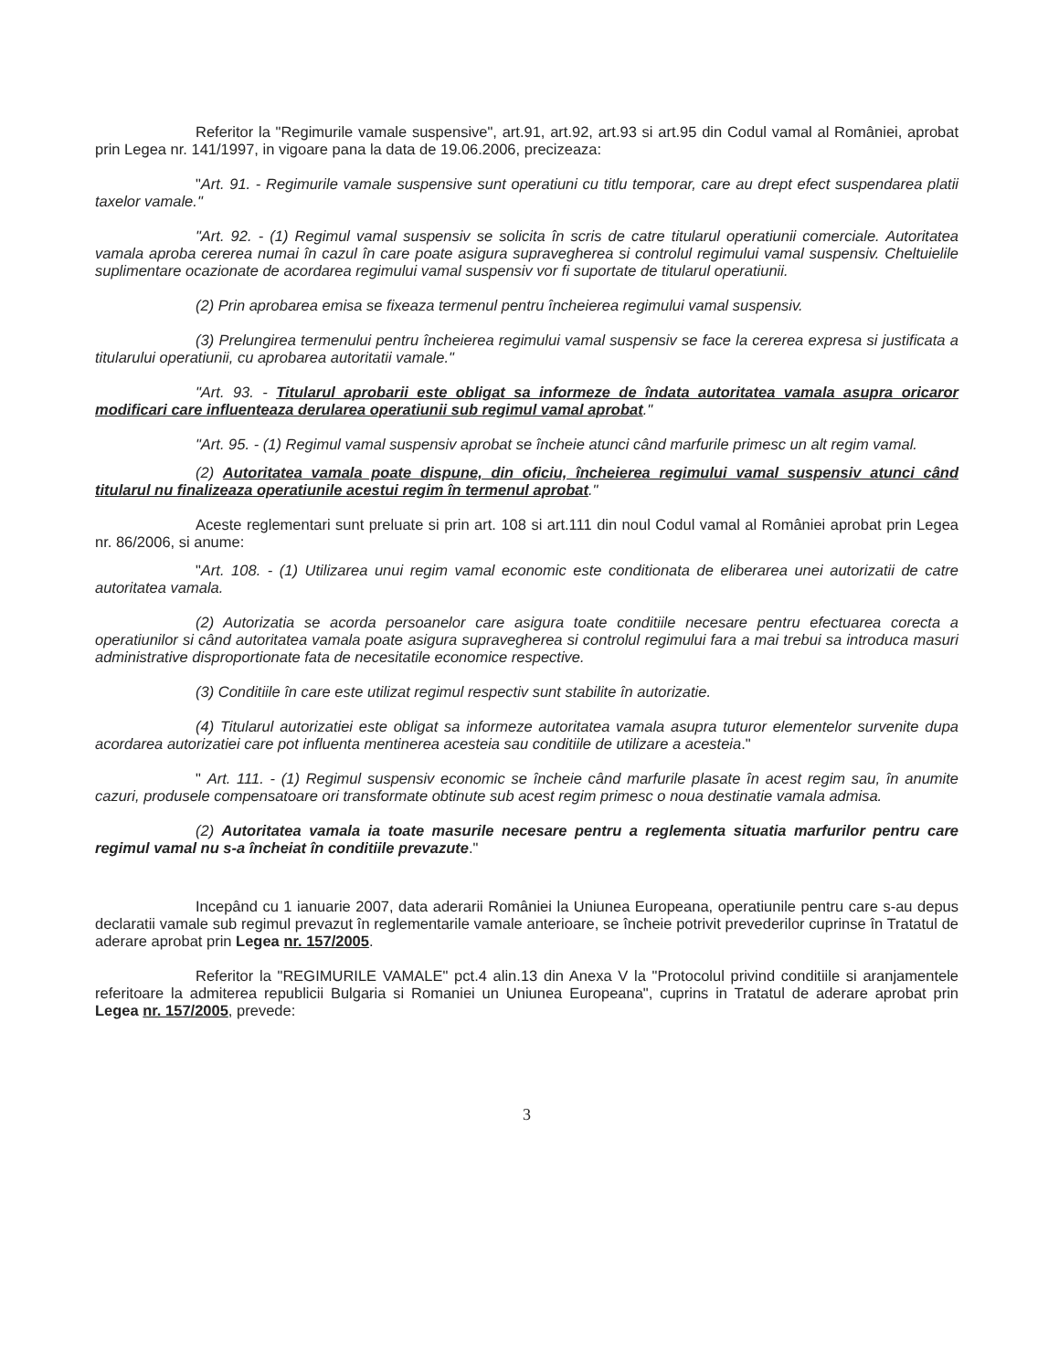Referitor la "Regimurile vamale suspensive", art.91, art.92, art.93 si art.95 din Codul vamal al României, aprobat prin Legea nr. 141/1997, in vigoare pana la data de 19.06.2006, precizeaza:
"Art. 91. - Regimurile vamale suspensive sunt operatiuni cu titlu temporar, care au drept efect suspendarea platii taxelor vamale."
"Art. 92. - (1) Regimul vamal suspensiv se solicita în scris de catre titularul operatiunii comerciale. Autoritatea vamala aproba cererea numai în cazul în care poate asigura supravegherea si controlul regimului vamal suspensiv. Cheltuielile suplimentare ocazionate de acordarea regimului vamal suspensiv vor fi suportate de titularul operatiunii.
(2) Prin aprobarea emisa se fixeaza termenul pentru încheierea regimului vamal suspensiv.
(3) Prelungirea termenului pentru încheierea regimului vamal suspensiv se face la cererea expresa si justificata a titularului operatiunii, cu aprobarea autoritatii vamale."
"Art. 93. - Titularul aprobarii este obligat sa informeze de îndata autoritatea vamala asupra oricaror modificari care influenteaza derularea operatiunii sub regimul vamal aprobat."
"Art. 95. - (1) Regimul vamal suspensiv aprobat se încheie atunci când marfurile primesc un alt regim vamal.
(2) Autoritatea vamala poate dispune, din oficiu, încheierea regimului vamal suspensiv atunci când titularul nu finalizeaza operatiunile acestui regim în termenul aprobat."
Aceste reglementari sunt preluate si prin art. 108 si art.111 din noul Codul vamal al României aprobat prin Legea nr. 86/2006, si anume:
"Art. 108. - (1) Utilizarea unui regim vamal economic este conditionata de eliberarea unei autorizatii de catre autoritatea vamala.
(2) Autorizatia se acorda persoanelor care asigura toate conditiile necesare pentru efectuarea corecta a operatiunilor si când autoritatea vamala poate asigura supravegherea si controlul regimului fara a mai trebui sa introduca masuri administrative disproportionate fata de necesitatile economice respective.
(3) Conditiile în care este utilizat regimul respectiv sunt stabilite în autorizatie.
(4) Titularul autorizatiei este obligat sa informeze autoritatea vamala asupra tuturor elementelor survenite dupa acordarea autorizatiei care pot influenta mentinerea acesteia sau conditiile de utilizare a acesteia."
" Art. 111. - (1) Regimul suspensiv economic se încheie când marfurile plasate în acest regim sau, în anumite cazuri, produsele compensatoare ori transformate obtinute sub acest regim primesc o noua destinatie vamala admisa.
(2) Autoritatea vamala ia toate masurile necesare pentru a reglementa situatia marfurilor pentru care regimul vamal nu s-a încheiat în conditiile prevazute."
Incepând cu 1 ianuarie 2007, data aderarii României la Uniunea Europeana, operatiunile pentru care s-au depus declaratii vamale sub regimul prevazut în reglementarile vamale anterioare, se încheie potrivit prevederilor cuprinse în Tratatul de aderare aprobat prin Legea nr. 157/2005.
Referitor la "REGIMURILE VAMALE" pct.4 alin.13 din Anexa V la "Protocolul privind conditiile si aranjamentele referitoare la admiterea republicii Bulgaria si Romaniei un Uniunea Europeana", cuprins in Tratatul de aderare aprobat prin Legea nr. 157/2005, prevede:
3